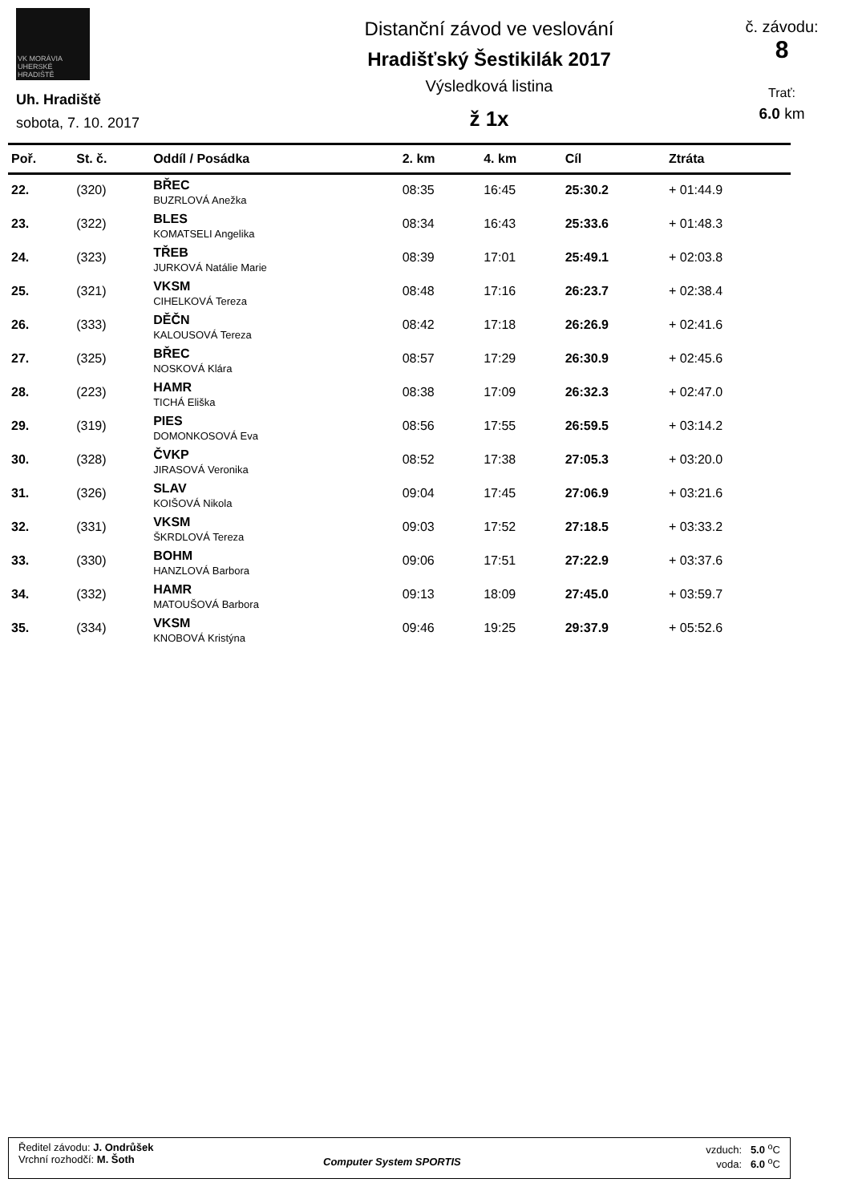VK MORÁVIA UHERSKÉ HRADIŠTĚ
Uh. Hradiště
sobota, 7. 10. 2017
Distanční závod ve veslování
Hradišťský Šestikilák 2017
Výsledková listina
ž 1x
č. závodu:
8
Trať:
6.0 km
| Poř. | St. č. | Oddíl / Posádka | 2. km | 4. km | Cíl | Ztráta |
| --- | --- | --- | --- | --- | --- | --- |
| 22. | (320) | BŘEC BUZRLOVÁ Anežka | 08:35 | 16:45 | 25:30.2 | + 01:44.9 |
| 23. | (322) | BLES KOMATSELI Angelika | 08:34 | 16:43 | 25:33.6 | + 01:48.3 |
| 24. | (323) | TŘEB JURKOVÁ Natálie Marie | 08:39 | 17:01 | 25:49.1 | + 02:03.8 |
| 25. | (321) | VKSM CIHELKOVÁ Tereza | 08:48 | 17:16 | 26:23.7 | + 02:38.4 |
| 26. | (333) | DĚČN KALOUSOVÁ Tereza | 08:42 | 17:18 | 26:26.9 | + 02:41.6 |
| 27. | (325) | BŘEC NOSKOVÁ Klára | 08:57 | 17:29 | 26:30.9 | + 02:45.6 |
| 28. | (223) | HAMR TICHÁ Eliška | 08:38 | 17:09 | 26:32.3 | + 02:47.0 |
| 29. | (319) | PIES DOMONKOSOVÁ Eva | 08:56 | 17:55 | 26:59.5 | + 03:14.2 |
| 30. | (328) | ČVKP JIRASOVÁ Veronika | 08:52 | 17:38 | 27:05.3 | + 03:20.0 |
| 31. | (326) | SLAV KOIŠOVÁ Nikola | 09:04 | 17:45 | 27:06.9 | + 03:21.6 |
| 32. | (331) | VKSM ŠKRDLOVÁ Tereza | 09:03 | 17:52 | 27:18.5 | + 03:33.2 |
| 33. | (330) | BOHM HANZLOVÁ Barbora | 09:06 | 17:51 | 27:22.9 | + 03:37.6 |
| 34. | (332) | HAMR MATOUŠOVÁ Barbora | 09:13 | 18:09 | 27:45.0 | + 03:59.7 |
| 35. | (334) | VKSM KNOBOVÁ Kristýna | 09:46 | 19:25 | 29:37.9 | + 05:52.6 |
Ředitel závodu: J. Ondrůšek
Vrchní rozhodčí: M. Šoth
Computer System SPORTIS
vzduch: 5.0 <sup>o</sup>C
voda: 6.0 <sup>o</sup>C